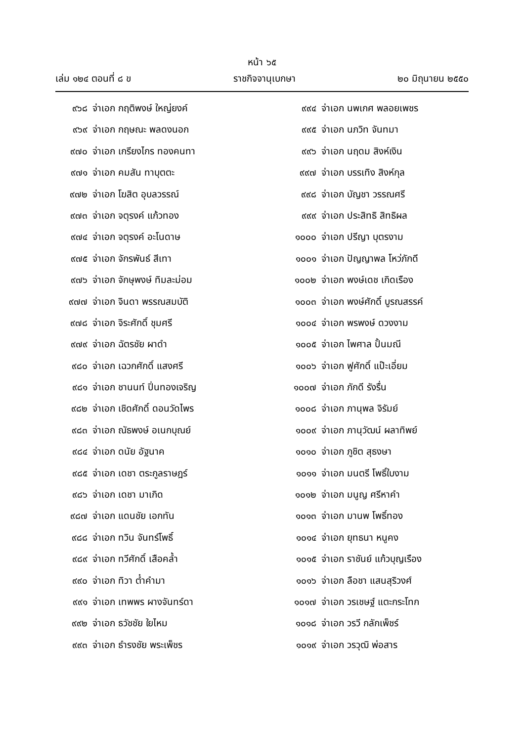หน้า ๖๕
เล่ม ๑๒๔ ตอนที่ ๘ ข ราชกิจจานุเบกษา ๒๐ มิถุนายน ๒๕๕๐
๙๖๘ จ่าเอก กฤติพงษ์ ใหญ่ยงค์
๙๖๙ จ่าเอก กฤษณะ พลดงนอก
๙๗๐ จ่าเอก เกรียงไกร ทองคนทา
๙๗๑ จ่าเอก คมสัน ทาบุตตะ
๙๗๒ จ่าเอก โฆสิต อุบลวรรณ์
๙๗๓ จ่าเอก จตุรงค์ แก้วทอง
๙๗๔ จ่าเอก จตุรงค์ อะโนดาษ
๙๗๕ จ่าเอก จักรพันธ์ สีเทา
๙๗๖ จ่าเอก จักษุพงษ์ ทิมละม่อม
๙๗๗ จ่าเอก จินดา พรรณสมบัติ
๙๗๘ จ่าเอก จิระศักดิ์ ชุมศรี
๙๗๙ จ่าเอก ฉัตรชัย ผาดำ
๙๘๐ จ่าเอก เฉวกศักดิ์ แสงศรี
๙๘๑ จ่าเอก ชานนท์ ปิ่นทองเจริญ
๙๘๒ จ่าเอก เชิดศักดิ์ ดอนวัดไพร
๙๘๓ จ่าเอก ณัธพงษ์ อเนกบุณย์
๙๘๔ จ่าเอก ดนัย อัฐนาค
๙๘๕ จ่าเอก เดชา ตระกูลราษฎร์
๙๘๖ จ่าเอก เดชา มาเกิด
๙๘๗ จ่าเอก แดนชัย เอกทัน
๙๘๘ จ่าเอก ทวิน จันทร์โพธิ์
๙๘๙ จ่าเอก ทวีศักดิ์ เสือคล้ำ
๙๙๐ จ่าเอก ทิวา ต๋ำคำมา
๙๙๑ จ่าเอก เทพพร ผางจันทร์ดา
๙๙๒ จ่าเอก ธวัชชัย ใยไหม
๙๙๓ จ่าเอก ธำรงชัย พระเพ็ชร
๙๙๔ จ่าเอก นพเกศ พลอยเพชร
๙๙๕ จ่าเอก นภวิท จันทมา
๙๙๖ จ่าเอก นฤดม สิงห์เงิน
๙๙๗ จ่าเอก บรรเทิง สิงห์กุล
๙๙๘ จ่าเอก บัญชา วรรณศรี
๙๙๙ จ่าเอก ประสิทธิ สิทธิผล
๑๐๐๐ จ่าเอก ปรีญา บุตรงาม
๑๐๐๑ จ่าเอก ปัญญาพล โหว่ภักดี
๑๐๐๒ จ่าเอก พงษ์เดช เกิดเรือง
๑๐๐๓ จ่าเอก พงษ์ศักดิ์ บูรณสรรค์
๑๐๐๔ จ่าเอก พรพงษ์ ดวงงาม
๑๐๐๕ จ่าเอก ไพศาล ปั้นมณี
๑๐๐๖ จ่าเอก ฟูศักดิ์ แป๊ะเอี่ยม
๑๐๐๗ จ่าเอก ภักดี รังรื่น
๑๐๐๘ จ่าเอก ภานุพล จิรัมย์
๑๐๐๙ จ่าเอก ภานุวัฒน์ ผลาทิพย์
๑๐๑๐ จ่าเอก ภูชิต สุธงษา
๑๐๑๑ จ่าเอก มนตรี โพธิ์ใบงาม
๑๐๑๒ จ่าเอก มนูญ ศรีหาคำ
๑๐๑๓ จ่าเอก มานพ โพธิ์ทอง
๑๐๑๔ จ่าเอก ยุทธนา หนูคง
๑๐๑๕ จ่าเอก ราชันย์ แก้วบุญเรือง
๑๐๑๖ จ่าเอก ลือชา แสนสุริวงศ์
๑๐๑๗ จ่าเอก วรเชษฐ์ แตะกระโทก
๑๐๑๘ จ่าเอก วรวี กลักเพ็ชร์
๑๐๑๙ จ่าเอก วรวุฒิ พ่อสาร